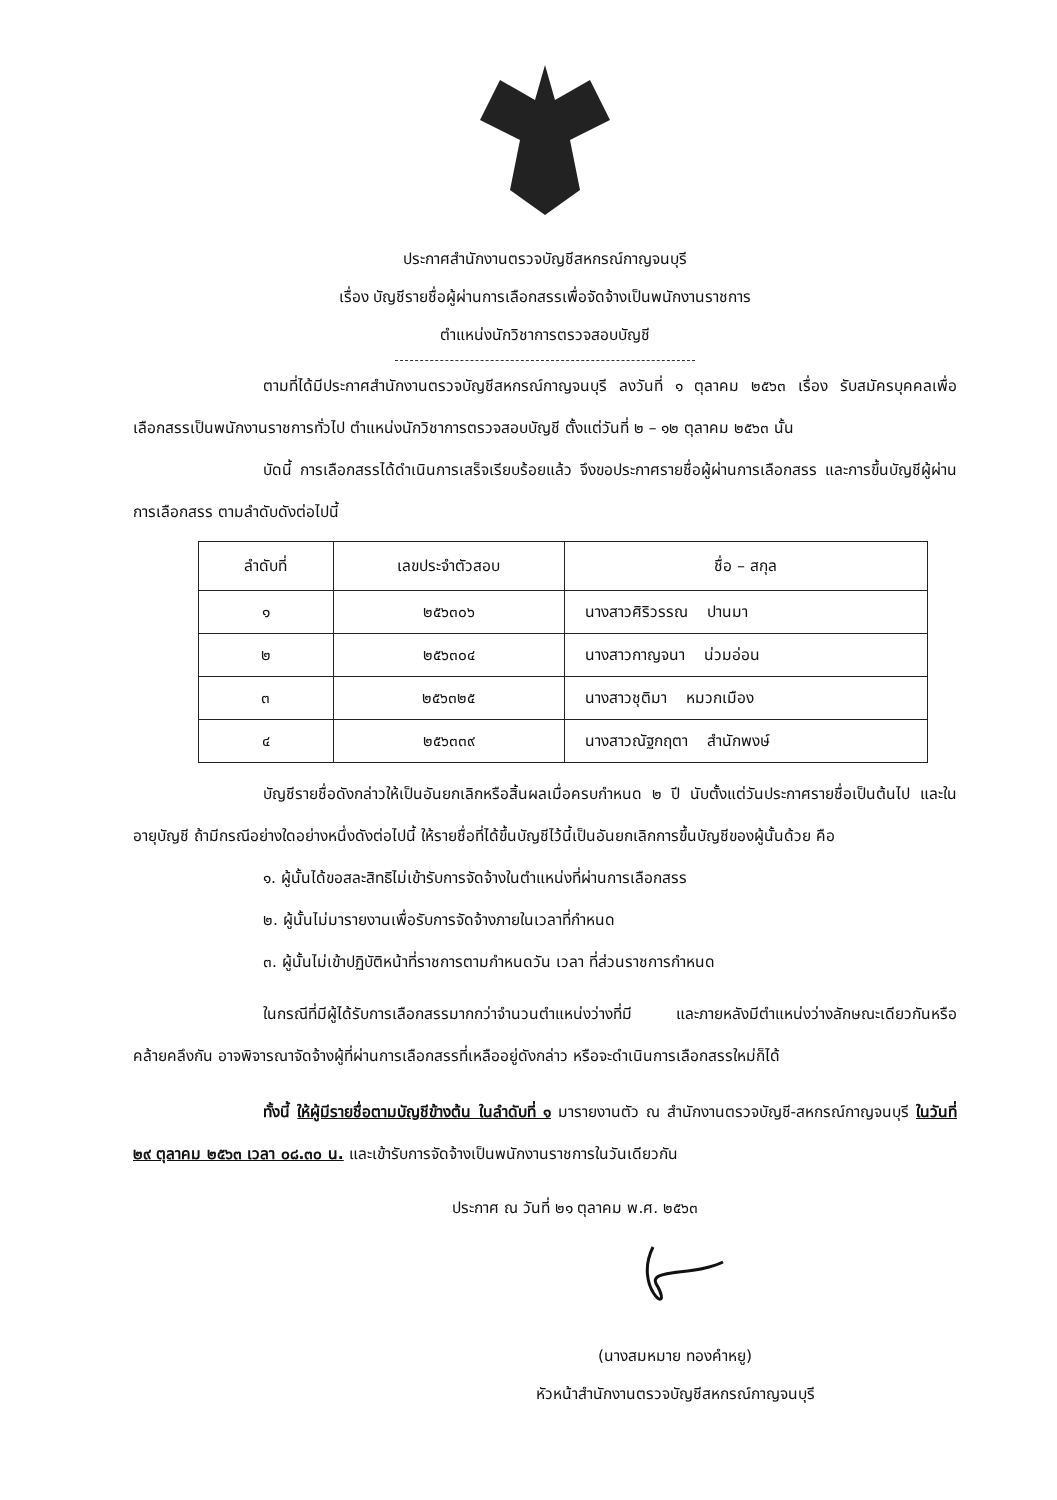ประกาศสำนักงานตรวจบัญชีสหกรณ์กาญจนบุรี
เรื่อง บัญชีรายชื่อผู้ผ่านการเลือกสรรเพื่อจัดจ้างเป็นพนักงานราชการ
ตำแหน่งนักวิชาการตรวจสอบบัญชี
ตามที่ได้มีประกาศสำนักงานตรวจบัญชีสหกรณ์กาญจนบุรี ลงวันที่ ๑ ตุลาคม ๒๕๖๓ เรื่อง รับสมัครบุคคลเพื่อเลือกสรรเป็นพนักงานราชการทั่วไป ตำแหน่งนักวิชาการตรวจสอบบัญชี ตั้งแต่วันที่ ๒ – ๑๒ ตุลาคม ๒๕๖๓ นั้น
บัดนี้ การเลือกสรรได้ดำเนินการเสร็จเรียบร้อยแล้ว จึงขอประกาศรายชื่อผู้ผ่านการเลือกสรร และการขึ้นบัญชีผู้ผ่านการเลือกสรร ตามลำดับดังต่อไปนี้
| ลำดับที่ | เลขประจำตัวสอบ | ชื่อ – สกุล |
| --- | --- | --- |
| ๑ | ๒๕๖๓๐๖ | นางสาวศิริวรรณ ปานมา |
| ๒ | ๒๕๖๓๐๔ | นางสาวกาญจนา น่วมอ่อน |
| ๓ | ๒๕๖๓๒๕ | นางสาวชุติมา หมวกเมือง |
| ๔ | ๒๕๖๓๓๙ | นางสาวณัฐกฤตา สำนักพงษ์ |
บัญชีรายชื่อดังกล่าวให้เป็นอันยกเลิกหรือสิ้นผลเมื่อครบกำหนด ๒ ปี นับตั้งแต่วันประกาศรายชื่อเป็นต้นไป และในอายุบัญชี ถ้ามีกรณีอย่างใดอย่างหนึ่งดังต่อไปนี้ ให้รายชื่อที่ได้ขึ้นบัญชีไว้นี้เป็นอันยกเลิกการขึ้นบัญชีของผู้นั้นด้วย คือ
๑. ผู้นั้นได้ขอสละสิทธิไม่เข้ารับการจัดจ้างในตำแหน่งที่ผ่านการเลือกสรร
๒. ผู้นั้นไม่มารายงานเพื่อรับการจัดจ้างภายในเวลาที่กำหนด
๓. ผู้นั้นไม่เข้าปฏิบัติหน้าที่ราชการตามกำหนดวัน เวลา ที่ส่วนราชการกำหนด
ในกรณีที่มีผู้ได้รับการเลือกสรรมากกว่าจำนวนตำแหน่งว่างที่มี และภายหลังมีตำแหน่งว่างลักษณะเดียวกันหรือคล้ายคลึงกัน อาจพิจารณาจัดจ้างผู้ที่ผ่านการเลือกสรรที่เหลืออยู่ดังกล่าว หรือจะดำเนินการเลือกสรรใหม่ก็ได้
ทั้งนี้ ให้ผู้มีรายชื่อตามบัญชีข้างต้น ในลำดับที่ ๑ มารายงานตัว ณ สำนักงานตรวจบัญชี-สหกรณ์กาญจนบุรี ในวันที่ ๒๙ ตุลาคม ๒๕๖๓ เวลา ๐๘.๓๐ น. และเข้ารับการจัดจ้างเป็นพนักงานราชการในวันเดียวกัน
ประกาศ ณ วันที่ ๒๑ ตุลาคม พ.ศ. ๒๕๖๓
(นางสมหมาย ทองคำหยู)
หัวหน้าสำนักงานตรวจบัญชีสหกรณ์กาญจนบุรี